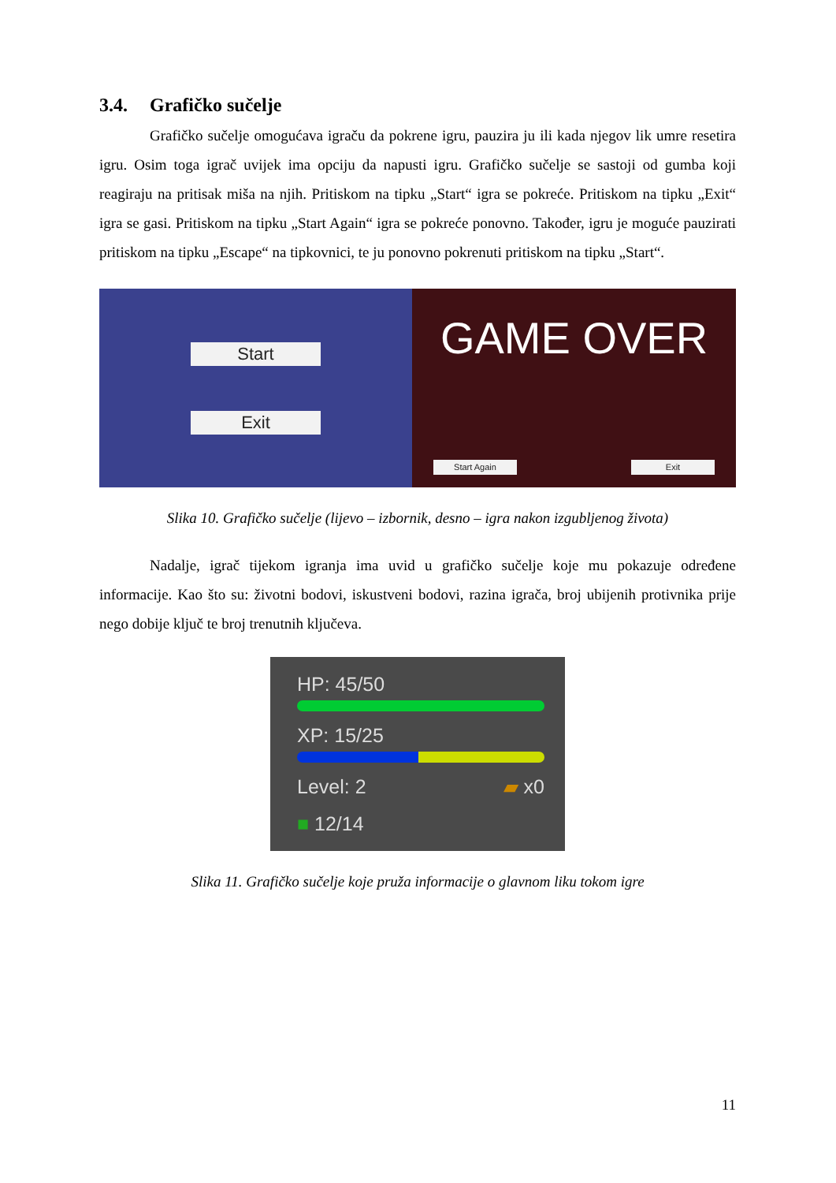3.4. Grafičko sučelje
Grafičko sučelje omogućava igraču da pokrene igru, pauzira ju ili kada njegov lik umre resetira igru. Osim toga igrač uvijek ima opciju da napusti igru. Grafičko sučelje se sastoji od gumba koji reagiraju na pritisak miša na njih. Pritiskom na tipku „Start“ igra se pokreće. Pritiskom na tipku „Exit“ igra se gasi. Pritiskom na tipku „Start Again“ igra se pokreće ponovno. Također, igru je moguće pauzirati pritiskom na tipku „Escape“ na tipkovnici, te ju ponovno pokrenuti pritiskom na tipku „Start“.
Start
Exit
GAME OVER
Start Again Exit
Slika 10. Grafičko sučelje (lijevo – izbornik, desno – igra nakon izgubljenog života)
Nadalje, igrač tijekom igranja ima uvid u grafičko sučelje koje mu pokazuje određene informacije. Kao što su: životni bodovi, iskustveni bodovi, razina igrača, broj ubijenih protivnika prije nego dobije ključ te broj trenutnih ključeva.
HP: 45/50
XP: 15/25
Level: 2 ▰ x0
■ 12/14
Slika 11. Grafičko sučelje koje pruža informacije o glavnom liku tokom igre
11